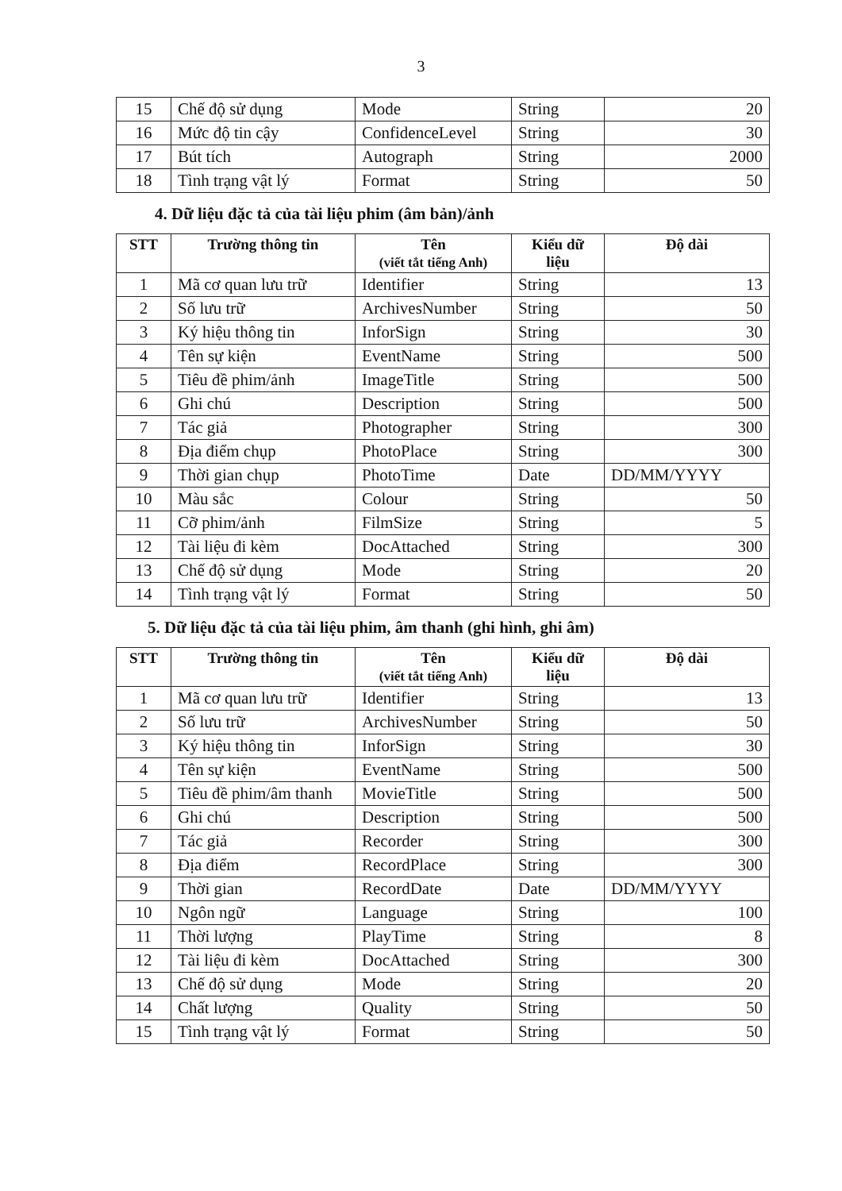3
| 15 | Chế độ sử dụng | Mode | String | 20 |
| 16 | Mức độ tin cậy | ConfidenceLevel | String | 30 |
| 17 | Bút tích | Autograph | String | 2000 |
| 18 | Tình trạng vật lý | Format | String | 50 |
4. Dữ liệu đặc tả của tài liệu phim (âm bản)/ảnh
| STT | Trường thông tin | Tên (viết tắt tiếng Anh) | Kiểu dữ liệu | Độ dài |
| --- | --- | --- | --- | --- |
| 1 | Mã cơ quan lưu trữ | Identifier | String | 13 |
| 2 | Số lưu trữ | ArchivesNumber | String | 50 |
| 3 | Ký hiệu thông tin | InforSign | String | 30 |
| 4 | Tên sự kiện | EventName | String | 500 |
| 5 | Tiêu đề phim/ảnh | ImageTitle | String | 500 |
| 6 | Ghi chú | Description | String | 500 |
| 7 | Tác giả | Photographer | String | 300 |
| 8 | Địa điểm chụp | PhotoPlace | String | 300 |
| 9 | Thời gian chụp | PhotoTime | Date | DD/MM/YYYY |
| 10 | Màu sắc | Colour | String | 50 |
| 11 | Cỡ phim/ảnh | FilmSize | String | 5 |
| 12 | Tài liệu đi kèm | DocAttached | String | 300 |
| 13 | Chế độ sử dụng | Mode | String | 20 |
| 14 | Tình trạng vật lý | Format | String | 50 |
5. Dữ liệu đặc tả của tài liệu phim, âm thanh (ghi hình, ghi âm)
| STT | Trường thông tin | Tên (viết tắt tiếng Anh) | Kiểu dữ liệu | Độ dài |
| --- | --- | --- | --- | --- |
| 1 | Mã cơ quan lưu trữ | Identifier | String | 13 |
| 2 | Số lưu trữ | ArchivesNumber | String | 50 |
| 3 | Ký hiệu thông tin | InforSign | String | 30 |
| 4 | Tên sự kiện | EventName | String | 500 |
| 5 | Tiêu đề phim/âm thanh | MovieTitle | String | 500 |
| 6 | Ghi chú | Description | String | 500 |
| 7 | Tác giả | Recorder | String | 300 |
| 8 | Địa điểm | RecordPlace | String | 300 |
| 9 | Thời gian | RecordDate | Date | DD/MM/YYYY |
| 10 | Ngôn ngữ | Language | String | 100 |
| 11 | Thời lượng | PlayTime | String | 8 |
| 12 | Tài liệu đi kèm | DocAttached | String | 300 |
| 13 | Chế độ sử dụng | Mode | String | 20 |
| 14 | Chất lượng | Quality | String | 50 |
| 15 | Tình trạng vật lý | Format | String | 50 |